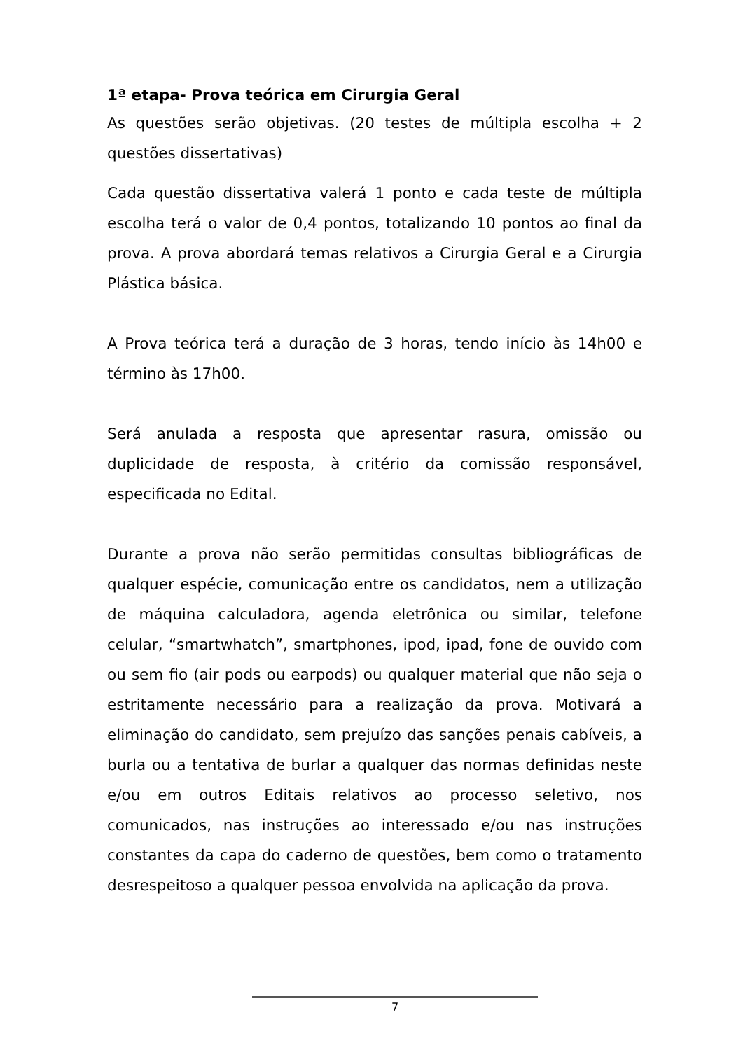1ª etapa- Prova teórica em Cirurgia Geral
As questões serão objetivas. (20 testes de múltipla escolha + 2 questões dissertativas)
Cada questão dissertativa valerá 1 ponto e cada teste de múltipla escolha terá o valor de 0,4 pontos, totalizando 10 pontos ao final da prova. A prova abordará temas relativos a Cirurgia Geral e a Cirurgia Plástica básica.
A Prova teórica terá a duração de 3 horas, tendo início às 14h00 e término às 17h00.
Será anulada a resposta que apresentar rasura, omissão ou duplicidade de resposta, à critério da comissão responsável, especificada no Edital.
Durante a prova não serão permitidas consultas bibliográficas de qualquer espécie, comunicação entre os candidatos, nem a utilização de máquina calculadora, agenda eletrônica ou similar, telefone celular, “smartwhatch”, smartphones, ipod, ipad, fone de ouvido com ou sem fio (air pods ou earpods) ou qualquer material que não seja o estritamente necessário para a realização da prova. Motivará a eliminação do candidato, sem prejuízo das sanções penais cabíveis, a burla ou a tentativa de burlar a qualquer das normas definidas neste e/ou em outros Editais relativos ao processo seletivo, nos comunicados, nas instruções ao interessado e/ou nas instruções constantes da capa do caderno de questões, bem como o tratamento desrespeitoso a qualquer pessoa envolvida na aplicação da prova.
7